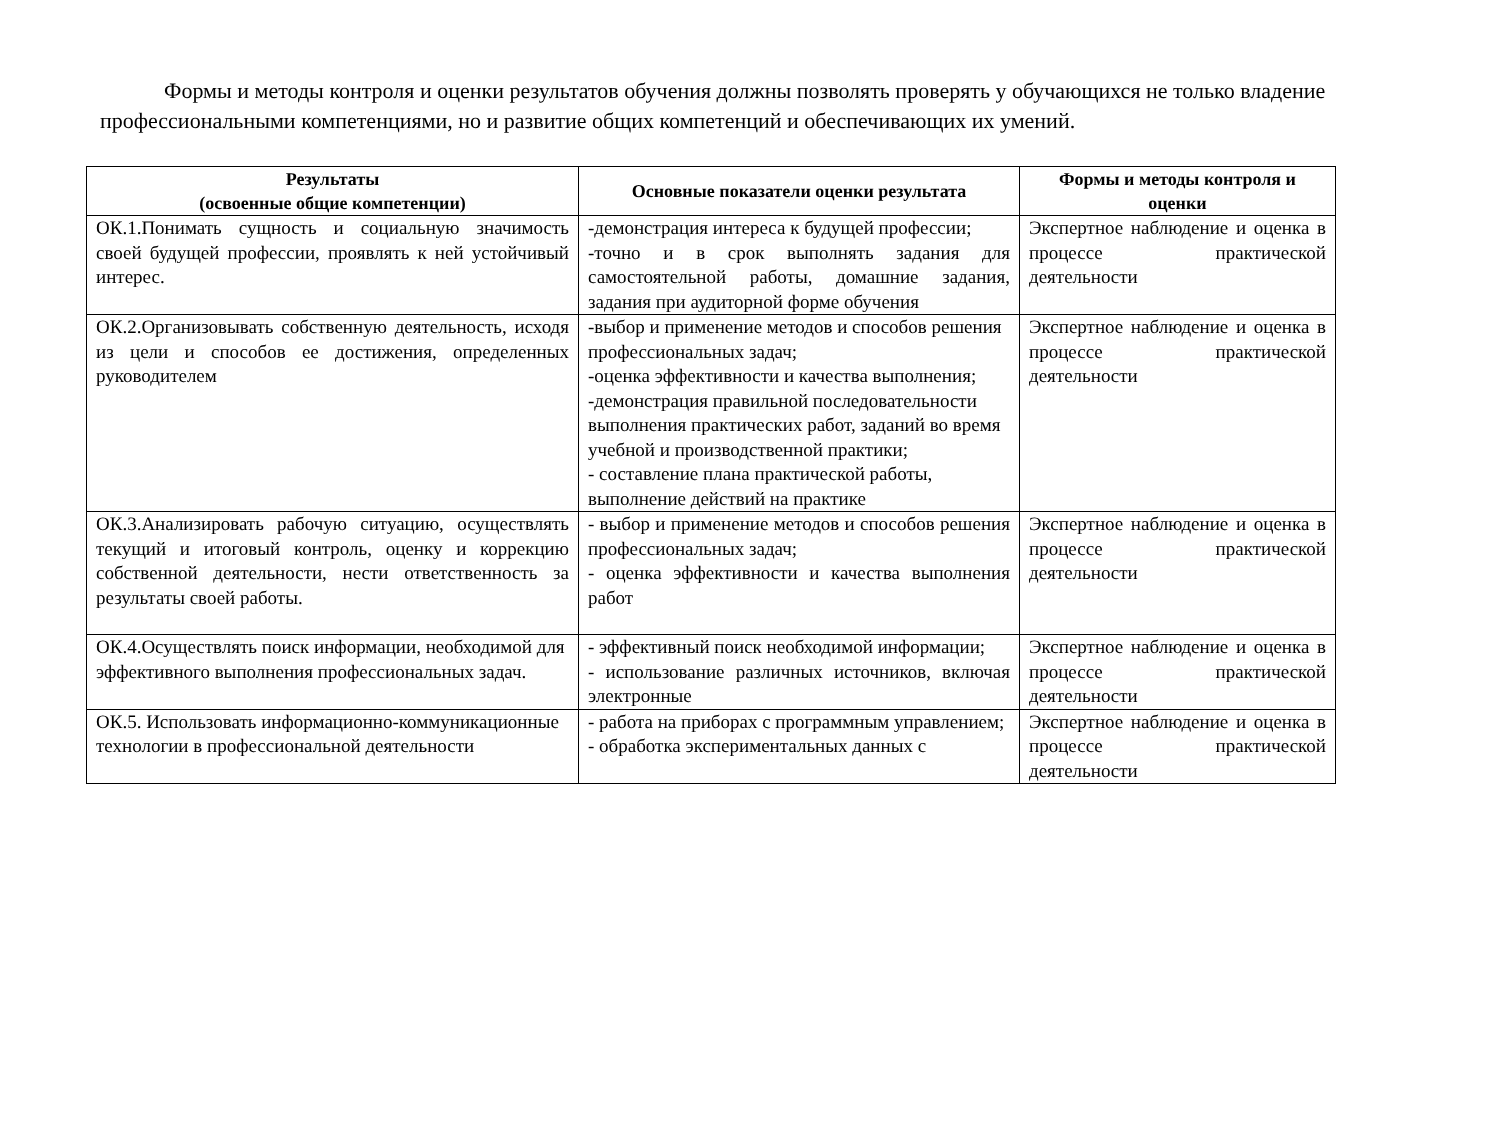Формы и методы контроля и оценки результатов обучения должны позволять проверять у обучающихся не только владение профессиональными компетенциями, но и развитие общих компетенций и обеспечивающих их умений.
| Результаты (освоенные общие компетенции) | Основные показатели оценки результата | Формы и методы контроля и оценки |
| --- | --- | --- |
| ОК.1.Понимать сущность и социальную значимость своей будущей профессии, проявлять к ней устойчивый интерес. | -демонстрация интереса к будущей профессии; -точно и в срок выполнять задания для самостоятельной работы, домашние задания, задания при аудиторной форме обучения | Экспертное наблюдение и оценка в процессе практической деятельности |
| ОК.2.Организовывать собственную деятельность, исходя из цели и способов ее достижения, определенных руководителем | -выбор и применение методов и способов решения профессиональных задач; -оценка эффективности и качества выполнения; -демонстрация правильной последовательности выполнения практических работ, заданий во время учебной и производственной практики; - составление плана практической работы, выполнение действий на практике | Экспертное наблюдение и оценка в процессе практической деятельности |
| ОК.3.Анализировать рабочую ситуацию, осуществлять текущий и итоговый контроль, оценку и коррекцию собственной деятельности, нести ответственность за результаты своей работы. | - выбор и применение методов и способов решения профессиональных задач; - оценка эффективности и качества выполнения работ | Экспертное наблюдение и оценка в процессе практической деятельности |
| ОК.4.Осуществлять поиск информации, необходимой для эффективного выполнения профессиональных задач. | - эффективный поиск необходимой информации; - использование различных источников, включая электронные | Экспертное наблюдение и оценка в процессе практической деятельности |
| ОК.5. Использовать информационно-коммуникационные технологии в профессиональной деятельности | - работа на приборах с программным управлением; - обработка экспериментальных данных с | Экспертное наблюдение и оценка в процессе практической деятельности |